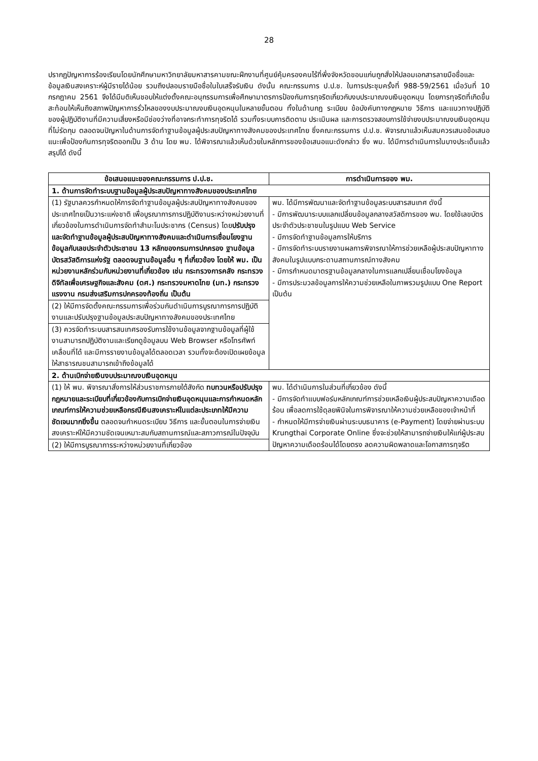28
ปรากฏปัญหาการร้องเรียนโดยนักศึกษามหาวิทยาลัยมหาสารคามขณะฝึกงานที่ศูนย์คุ้มครองคนไร้ที่พึ่งจังหวัดขอนแก่นถูกสั่งให้ปลอมเอกสารลายมือชื่อและข้อมูลเงินสงเคราะห์ผู้มีรายได้น้อย รวมถึงปลอมรายมือชื่อในใบเสร็จรับเงิน ดังนั้น คณะกรรมการ ป.ป.ช. ในการประชุมครั้งที่ 988-59/2561 เมื่อวันที่ 10 กรกฎาคม 2561 จึงได้มีมติเห็นชอบให้แต่งตั้งคณะอนุกรรมการเพื่อศึกษามาตรการป้องกันการทุจริตเกี่ยวกับงบประมาณงบเงินอุดหนุน โดยการทุจริตที่เกิดขึ้นสะท้อนให้เห็นถึงสภาพปัญหาการรั่วไหลของงบประมาณงบเงินอุดหนุนในหลายขั้นตอน ทั้งในด้านกฎ ระเบียบ ข้อบังคับทางกฎหมาย วิธีการ และแนวทางปฏิบัติของผู้ปฏิบัติงานที่มีความเสี่ยงหรือมีช่องว่างที่อาจกระทำการทุจริตได้ รวมทั้งระบบการติดตาม ประเมินผล และการตรวจสอบการใช้จ่ายงบประมาณงบเงินอุดหนุนที่ไม่รัดกุม ตลอดจนปัญหาในด้านการจัดทำฐานข้อมูลผู้ประสบปัญหาทางสังคมของประเทศไทย ซึ่งคณะกรรมการ ป.ป.ช. พิจารณาแล้วเห็นสมควรเสนอข้อเสนอแนะเพื่อป้องกันการทุจริตออกเป็น 3 ด้าน โดย พม. ได้พิจารณาแล้วเห็นด้วยในหลักการของข้อเสนอแนะดังกล่าว ซึ่ง พม. ได้มีการดำเนินการในบางประเด็นแล้ว สรุปได้ ดังนี้
| ข้อเสนอแนะของคณะกรรมการ ป.ป.ช. | การดำเนินการของ พม. |
| --- | --- |
| 1. ด้านการจัดทำระบบฐานข้อมูลผู้ประสบปัญหาทางสังคมของประเทศไทย | |
| (1) รัฐบาลควรกำหนดให้การจัดทำฐานข้อมูลผู้ประสบปัญหาทางสังคมของประเทศไทยเป็นวาระแห่งชาติ เพื่อบูรณาการการปฏิบัติงานระหว่างหน่วยงานที่เกี่ยวข้องในการดำเนินการจัดทำสำมะโนประชากร (Census) โดย ปรับปรุงและจัดทำฐานข้อมูลผู้ประสบปัญหาทางสังคมและดำเนินการเชื่อมโยงฐานข้อมูลกับเลขประจำตัวประชาชน 13 หลักของกรมการปกครอง ฐานข้อมูลบัตรสวัสดิการแห่งรัฐ ตลอดจนฐานข้อมูลอื่น ๆ ที่เกี่ยวข้อง โดยให้ พม. เป็นหน่วยงานหลักร่วมกับหน่วยงานที่เกี่ยวข้อง เช่น กระทรวงการคลัง กระทรวงดิจิทัลเพื่อเศรษฐกิจและสังคม (ดศ.) กระทรวงมหาดไทย (มท.) กระทรวงแรงงาน กรมส่งเสริมการปกครองท้องถิ่น เป็นต้น | พม. ได้มีการพัฒนาและจัดทำฐานข้อมูลระบบสารสนเทศ ดังนี้ - มีการพัฒนาระบบแลกเปลี่ยนข้อมูลกลางสวัสดิการของ พม. โดยใช้เลขบัตรประจำตัวประชาชนในรูปแบบ Web Service - มีการจัดทำฐานข้อมูลการให้บริการ - มีการจัดทำระบบรายงานผลการพิจารณาให้การช่วยเหลือผู้ประสบปัญหาทางสังคมในรูปแบบกระดานสถานการณ์ทางสังคม - มีการกำหนดมาตรฐานข้อมูลกลางในการแลกเปลี่ยนเชื่อมโยงข้อมูล - มีการประมวลข้อมูลการให้ความช่วยเหลือในภาพรวมรูปแบบ One Report เป็นต้น |
| (2) ให้มีการจัดตั้งคณะกรรมการเพื่อร่วมกันดำเนินการบูรณาการการปฏิบัติงานและปรับปรุงฐานข้อมูลประสบปัญหาทางสังคมของประเทศไทย | |
| (3) ควรจัดทำระบบสารสนเทศรองรับการใช้งานข้อมูลจากฐานข้อมูลที่ผู้ใช้งานสามารถปฏิบัติงานและเรียกดูข้อมูลบน Web Browser หรือโทรศัพท์เคลื่อนที่ได้ และมีการรายงานข้อมูลได้ตลอดเวลา รวมทั้งจะต้องเปิดเผยข้อมูลให้สาธารณชนสามารถเข้าถึงข้อมูลได้ | |
| 2. ด้านเบิกจ่ายเงินงบประมาณงบเงินอุดหนุน | |
| (1) ให้ พม. พิจารณาสั่งการให้ส่วนราชการภายใต้สังกัด ทบทวนหรือปรับปรุงกฎหมายและระเบียบที่เกี่ยวข้องกับการเบิกจ่ายเงินอุดหนุนและการกำหนดหลักเกณฑ์การให้ความช่วยเหลือกรณีเงินสงเคราะห์ในแต่ละประเภทให้มีความชัดเจนมากยิ่งขึ้น ตลอดจนกำหนดระเบียบ วิธีการ และขั้นตอนในการจ่ายเงินสงเคราะห์ให้มีความชัดเจนเหมาะสมกับสถานการณ์และสภาวการณ์ในปัจจุบัน | พม. ได้ดำเนินการในส่วนที่เกี่ยวข้อง ดังนี้ - มีการจัดทำแบบฟอร์มหลักเกณฑ์การช่วยเหลือเงินผู้ประสบปัญหาความเดือดร้อน เพื่อลดการใช้ดุลยพินิจในการพิจารณาให้ความช่วยเหลือของเจ้าหน้าที่ - กำหนดให้มีการจ่ายเงินผ่านระบบธนาคาร (e-Payment) โดยจ่ายผ่านระบบ Krungthai Corporate Online ซึ่งจะช่วยให้สามารถจ่ายเงินให้แก่ผู้ประสบปัญหาความเดือดร้อนได้โดยตรง ลดความผิดพลาดและโอกาสการทุจริต |
| (2) ให้มีการบูรณาการระหว่างหน่วยงานที่เกี่ยวข้อง | |